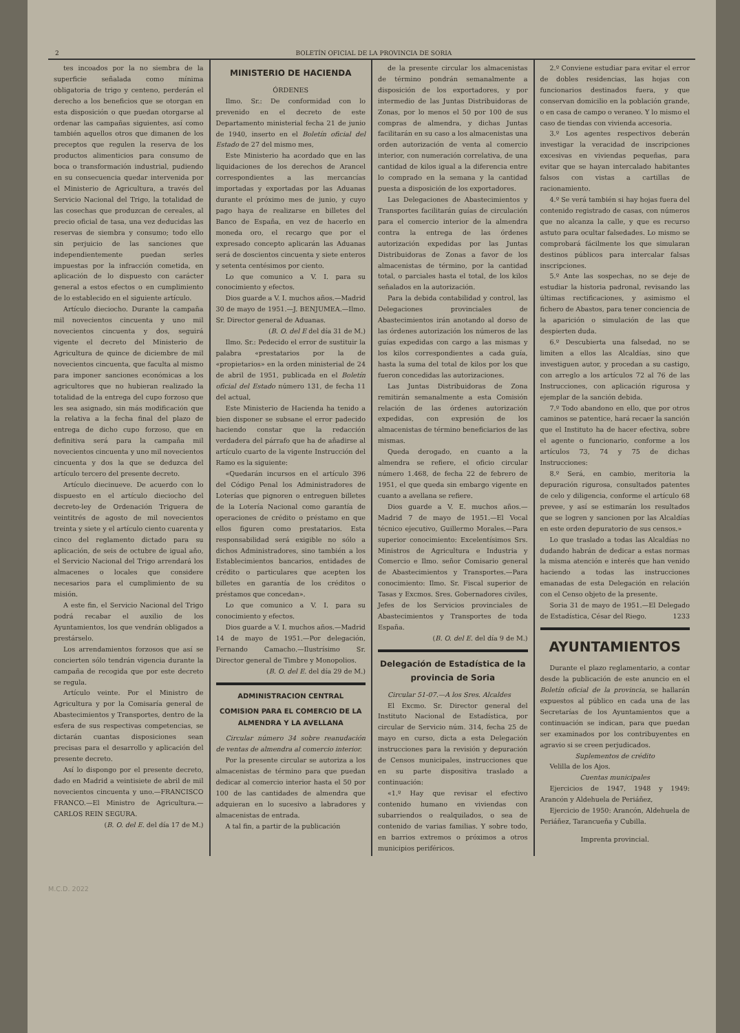2 BOLETÍN OFICIAL DE LA PROVINCIA DE SORIA
tes incoados por la no siembra de la superficie señalada como mínima obligatoria de trigo y centeno, perderán el derecho a los beneficios que se otorgan en esta disposición o que puedan otorgarse al ordenar las campañas siguientes, así como también aquellos otros que dimanen de los preceptos que regulen la reserva de los productos alimenticios para consumo de boca o transformación industrial, pudiendo en su consecuencia quedar intervenida por el Ministerio de Agricultura, a través del Servicio Nacional del Trigo, la totalidad de las cosechas que produzcan de cereales, al precio oficial de tasa, una vez deducidas las reservas de siembra y consumo; todo ello sin perjuicio de las sanciones que independientemente puedan serles impuestas por la infracción cometida, en aplicación de lo dispuesto con carácter general a estos efectos o en cumplimiento de lo establecido en el siguiente artículo.
Artículo dieciocho. Durante la campaña mil novecientos cincuenta y uno mil novecientos cincuenta y dos, seguirá vigente el decreto del Ministerio de Agricultura de quince de diciembre de mil novecientos cincuenta, que faculta al mismo para imponer sanciones económicas a los agricultores que no hubieran realizado la totalidad de la entrega del cupo forzoso que les sea asignado, sin más modificación que la relativa a la fecha final del plazo de entrega de dicho cupo forzoso, que en definitiva será para la campaña mil novecientos cincuenta y uno mil novecientos cincuenta y dos la que se deduzca del artículo tercero del presente decreto.
Artículo diecinueve. De acuerdo con lo dispuesto en el artículo dieciocho del decreto-ley de Ordenación Triguera de veintitrés de agosto de mil novecientos treinta y siete y el artículo ciento cuarenta y cinco del reglamento dictado para su aplicación, de seis de octubre de igual año, el Servicio Nacional del Trigo arrendará los almacenes o locales que considere necesarios para el cumplimiento de su misión.
A este fin, el Servicio Nacional del Trigo podrá recabar el auxilio de los Ayuntamientos, los que vendrán obligados a prestárselo.
Los arrendamientos forzosos que así se concierten sólo tendrán vigencia durante la campaña de recogida que por este decreto se regula.
Artículo veinte. Por el Ministro de Agricultura y por la Comisaría general de Abastecimientos y Transportes, dentro de la esfera de sus respectivas competencias, se dictarán cuantas disposiciones sean precisas para el desarrollo y aplicación del presente decreto.
Así lo dispongo por el presente decreto, dado en Madrid a veintisiete de abril de mil novecientos cincuenta y uno.—FRANCISCO FRANCO.—El Ministro de Agricultura.—CARLOS REIN SEGURA.
(B. O. del E. del día 17 de M.)
MINISTERIO DE HACIENDA
ÓRDENES
Ilmo. Sr.: De conformidad con lo prevenido en el decreto de este Departamento ministerial fecha 21 de junio de 1940, inserto en el Boletín oficial del Estado de 27 del mismo mes,
Este Ministerio ha acordado que en las liquidaciones de los derechos de Arancel correspondientes a las mercancías importadas y exportadas por las Aduanas durante el próximo mes de junio, y cuyo pago haya de realizarse en billetes del Banco de España, en vez de hacerlo en moneda oro, el recargo que por el expresado concepto aplicarán las Aduanas será de doscientos cincuenta y siete enteros y setenta centésimos por ciento.
Lo que comunico a V. I. para su conocimiento y efectos.
Dios guarde a V. I. muchos años.—Madrid 30 de mayo de 1951.—J. BENJUMEA.—Ilmo. Sr. Director general de Aduanas.
(B. O. del E del día 31 de M.)
Ilmo. Sr.: Pedecido el error de sustituir la palabra «prestatarios por la de «propietarios» en la orden ministerial de 24 de abril de 1951, publicada en el Boletín oficial del Estado número 131, de fecha 11 del actual,
Este Ministerio de Hacienda ha tenido a bien disponer se subsane el error padecido haciendo constar que la redacción verdadera del párrafo que ha de añadirse al artículo cuarto de la vigente Instrucción del Ramo es la siguiente:
«Quedarán incursos en el artículo 396 del Código Penal los Administradores de Loterías que pignoren o entreguen billetes de la Lotería Nacional como garantía de operaciones de crédito o préstamo en que ellos figuren como prestatarios. Esta responsabilidad será exigible no sólo a dichos Administradores, sino también a los Establecimientos bancarios, entidades de crédito o particulares que acepten los billetes en garantía de los créditos o préstamos que concedan».
Lo que comunico a V. I. para su conocimiento y efectos.
Dios guarde a V. I. muchos años.—Madrid 14 de mayo de 1951.—Por delegación, Fernando Camacho.—Ilustrísimo Sr. Director general de Timbre y Monopolios.
(B. O. del E. del día 29 de M.)
ADMINISTRACION CENTRAL
COMISION PARA EL COMERCIO DE LA ALMENDRA Y LA AVELLANA
Circular número 34 sobre reanudación de ventas de almendra al comercio interior.
Por la presente circular se autoriza a los almacenistas de término para que puedan dedicar al comercio interior hasta el 50 por 100 de las cantidades de almendra que adquieran en lo sucesivo a labradores y almacenistas de entrada.
A tal fin, a partir de la publicación
de la presente circular los almacenistas de término pondrán semanalmente a disposición de los exportadores, y por intermedio de las Juntas Distribuidoras de Zonas, por lo menos el 50 por 100 de sus compras de almendra, y dichas Juntas facilitarán en su caso a los almacenistas una orden autorización de venta al comercio interior, con numeración correlativa, de una cantidad de kilos igual a la diferencia entre lo comprado en la semana y la cantidad puesta a disposición de los exportadores.
Las Delegaciones de Abastecimientos y Transportes facilitarán guías de circulación para el comercio interior de la almendra contra la entrega de las órdenes autorización expedidas por las Juntas Distribuidoras de Zonas a favor de los almacenistas de término, por la cantidad total, o parciales hasta el total, de los kilos señalados en la autorización.
Para la debida contabilidad y control, las Delegaciones provinciales de Abastecimientos irán anotando al dorso de las órdenes autorización los números de las guías expedidas con cargo a las mismas y los kilos correspondientes a cada guía, hasta la suma del total de kilos por los que fueron concedidas las autorizaciones.
Las Juntas Distribuidoras de Zona remitirán semanalmente a esta Comisión relación de las órdenes autorización expedidas, con expresión de los almacenistas de término beneficiarios de las mismas.
Queda derogado, en cuanto a la almendra se refiere, el oficio circular número 1.468, de fecha 22 de febrero de 1951, el que queda sin embargo vigente en cuanto a avellana se refiere.
Dios guarde a V. E. muchos años.—Madrid 7 de mayo de 1951.—El Vocal técnico ejecutivo, Guillermo Morales.—Para superior conocimiento: Excelentísimos Srs. Ministros de Agricultura e Industria y Comercio e Ilmo. señor Comisario general de Abastecimientos y Transportes.—Para conocimiento: Ilmo. Sr. Fiscal superior de Tasas y Excmos. Sres. Gobernadores civiles, Jefes de los Servicios provinciales de Abastecimientos y Transportes de toda España.
(B. O. del E. del día 9 de M.)
Delegación de Estadística de la provincia de Soria
Circular 51-07.—A los Sres. Alcaldes
El Excmo. Sr. Director general del Instituto Nacional de Estadística, por circular de Servicio núm. 314, fecha 25 de mayo en curso, dicta a esta Delegación instrucciones para la revisión y depuración de Censos municipales, instrucciones que en su parte dispositiva traslado a continuación:
«1.º Hay que revisar el efectivo contenido humano en viviendas con subarriendos o realquilados, o sea de contenido de varias familias. Y sobre todo, en barrios extremos o próximos a otros municipios periféricos.
2.º Conviene estudiar para evitar el error de dobles residencias, las hojas con funcionarios destinados fuera, y que conservan domicilio en la población grande, o en casa de campo o veraneo. Y lo mismo el caso de tiendas con vivienda accesoria.
3.º Los agentes respectivos deberán investigar la veracidad de inscripciones excesivas en viviendas pequeñas, para evitar que se hayan intercalado habitantes falsos con vistas a cartillas de racionamiento.
4.º Se verá también si hay hojas fuera del contenido registrado de casas, con números que no alcanza la calle, y que es recurso astuto para ocultar falsedades. Lo mismo se comprobará fácilmente los que simularan destinos públicos para intercalar falsas inscripciones.
5.º Ante las sospechas, no se deje de estudiar la historia padronal, revisando las últimas rectificaciones, y asimismo el fichero de Abastos, para tener conciencia de la aparición o simulación de las que despierten duda.
6.º Descubierta una falsedad, no se limiten a ellos las Alcaldías, sino que investiguen autor, y procedan a su castigo, con arreglo a los artículos 72 al 76 de las Instrucciones, con aplicación rigurosa y ejemplar de la sanción debida.
7.º Todo abandono en ello, que por otros caminos se patentice, hará recaer la sanción que el Instituto ha de hacer efectiva, sobre el agente o funcionario, conforme a los artículos 73, 74 y 75 de dichas Instrucciones:
8.º Será, en cambio, meritoria la depuración rigurosa, consultados patentes de celo y diligencia, conforme el artículo 68 prevee, y así se estimarán los resultados que se logren y sancionen por las Alcaldías en este orden depuratorio de sus censos.»
Lo que traslado a todas las Alcaldías no dudando habrán de dedicar a estas normas la misma atención e interés que han venido haciendo a todas las instrucciones emanadas de esta Delegación en relación con el Censo objeto de la presente.
Soria 31 de mayo de 1951.—El Delegado de Estadística, César del Riego. 1233
AYUNTAMIENTOS
Durante el plazo reglamentario, a contar desde la publicación de este anuncio en el Boletín oficial de la provincia, se hallarán expuestos al público en cada una de las Secretarías de los Ayuntamientos que a continuación se indican, para que puedan ser examinados por los contribuyentes en agravio si se creen perjudicados.
Suplementos de crédito
Velilla de los Ajos.
Cuentas municipales
Ejercicios de 1947, 1948 y 1949: Arancón y Aldehuela de Periáñez,
Ejercicio de 1950: Arancón, Aldehuela de Periáñez, Tarancueña y Cubilla.
Imprenta provincial.
M.C.D. 2022